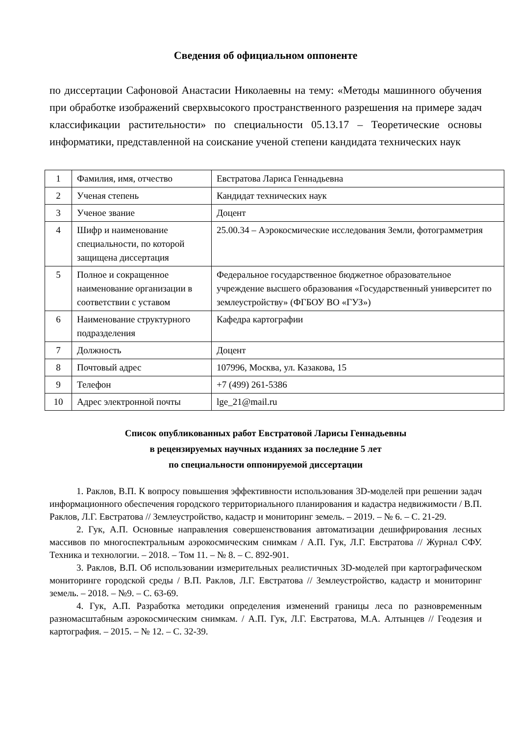Сведения об официальном оппоненте
по диссертации Сафоновой Анастасии Николаевны на тему: «Методы машинного обучения при обработке изображений сверхвысокого пространственного разрешения на примере задач классификации растительности» по специальности 05.13.17 – Теоретические основы информатики, представленной на соискание ученой степени кандидата технических наук
| 1 | Фамилия, имя, отчество | Евстратова Лариса Геннадьевна |
| 2 | Ученая степень | Кандидат технических наук |
| 3 | Ученое звание | Доцент |
| 4 | Шифр и наименование специальности, по которой защищена диссертация | 25.00.34 – Аэрокосмические исследования Земли, фотограмметрия |
| 5 | Полное и сокращенное наименование организации в соответствии с уставом | Федеральное государственное бюджетное образовательное учреждение высшего образования «Государственный университет по землеустройству» (ФГБОУ ВО «ГУЗ») |
| 6 | Наименование структурного подразделения | Кафедра картографии |
| 7 | Должность | Доцент |
| 8 | Почтовый адрес | 107996, Москва, ул. Казакова, 15 |
| 9 | Телефон | +7 (499) 261-5386 |
| 10 | Адрес электронной почты | lge_21@mail.ru |
Список опубликованных работ Евстратовой Ларисы Геннадьевны
в рецензируемых научных изданиях за последние 5 лет
по специальности оппонируемой диссертации
1. Раклов, В.П. К вопросу повышения эффективности использования 3D-моделей при решении задач информационного обеспечения городского территориального планирования и кадастра недвижимости / В.П. Раклов, Л.Г. Евстратова // Землеустройство, кадастр и мониторинг земель. – 2019. – № 6. – С. 21-29.
2. Гук, А.П. Основные направления совершенствования автоматизации дешифрирования лесных массивов по многоспектральным аэрокосмическим снимкам / А.П. Гук, Л.Г. Евстратова // Журнал СФУ. Техника и технологии. – 2018. – Том 11. – № 8. – С. 892-901.
3. Раклов, В.П. Об использовании измерительных реалистичных 3D-моделей при картографическом мониторинге городской среды / В.П. Раклов, Л.Г. Евстратова // Землеустройство, кадастр и мониторинг земель. – 2018. – №9. – С. 63-69.
4. Гук, А.П. Разработка методики определения изменений границы леса по разновременным разномасштабным аэрокосмическим снимкам. / А.П. Гук, Л.Г. Евстратова, М.А. Алтынцев // Геодезия и картография. – 2015. – № 12. – С. 32-39.